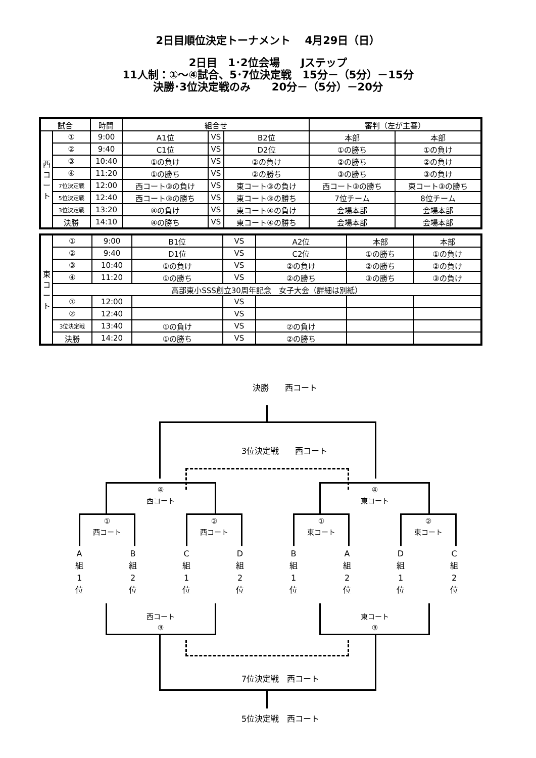2日目順位決定トーナメント　 4月29日（日）
2日目　1･2位会場　　Jステップ
11人制：①～④試合、5･7位決定戦　15分－（5分）－15分
決勝･3位決定戦のみ　　20分－（5分）－20分
| 試合 | | 時間 | 組合せ | | | 審判（左が主審） | |
| --- | --- | --- | --- | --- | --- | --- | --- |
| 西 コ ー ト | ① | 9:00 | A1位 | VS | B2位 | 本部 | 本部 |
| | ② | 9:40 | C1位 | VS | D2位 | ①の勝ち | ①の負け |
| | ③ | 10:40 | ①の負け | VS | ②の負け | ②の勝ち | ②の負け |
| | ④ | 11:20 | ①の勝ち | VS | ②の勝ち | ③の勝ち | ③の負け |
| | 7位決定戦 | 12:00 | 西コート③の負け | VS | 東コート③の負け | 西コート③の勝ち | 東コート③の勝ち |
| | 5位決定戦 | 12:40 | 西コート③の勝ち | VS | 東コート③の勝ち | 7位チーム | 8位チーム |
| | 3位決定戦 | 13:20 | ④の負け | VS | 東コート④の負け | 会場本部 | 会場本部 |
| | 決勝 | 14:10 | ④の勝ち | VS | 東コート④の勝ち | 会場本部 | 会場本部 |
| 東 コ ー ト | ① | 9:00 | B1位 | VS | A2位 | 本部 | 本部 |
| | ② | 9:40 | D1位 | VS | C2位 | ①の勝ち | ①の負け |
| | ③ | 10:40 | ①の負け | VS | ②の負け | ②の勝ち | ②の負け |
| | ④ | 11:20 | ①の勝ち | VS | ②の勝ち | ③の勝ち | ③の負け |
| | 高部東小SSS創立30周年記念 女子大会（詳細は別紙） | | | | | | |
| | ① | 12:00 | | VS | | | |
| | ② | 12:40 | | VS | | | |
| | 3位決定戦 | 13:40 | ①の負け | VS | ②の負け | | |
| | 決勝 | 14:20 | ①の勝ち | VS | ②の勝ち | | |
決勝　　西コート
3位決定戦　　西コート
④
西コート
④
東コート
①
西コート
②
西コート
①
東コート
②
東コート
A
組
1
位
B
組
2
位
C
組
1
位
D
組
2
位
B
組
1
位
A
組
2
位
D
組
1
位
C
組
2
位
西コート
③
東コート
③
7位決定戦　西コート
5位決定戦　西コート